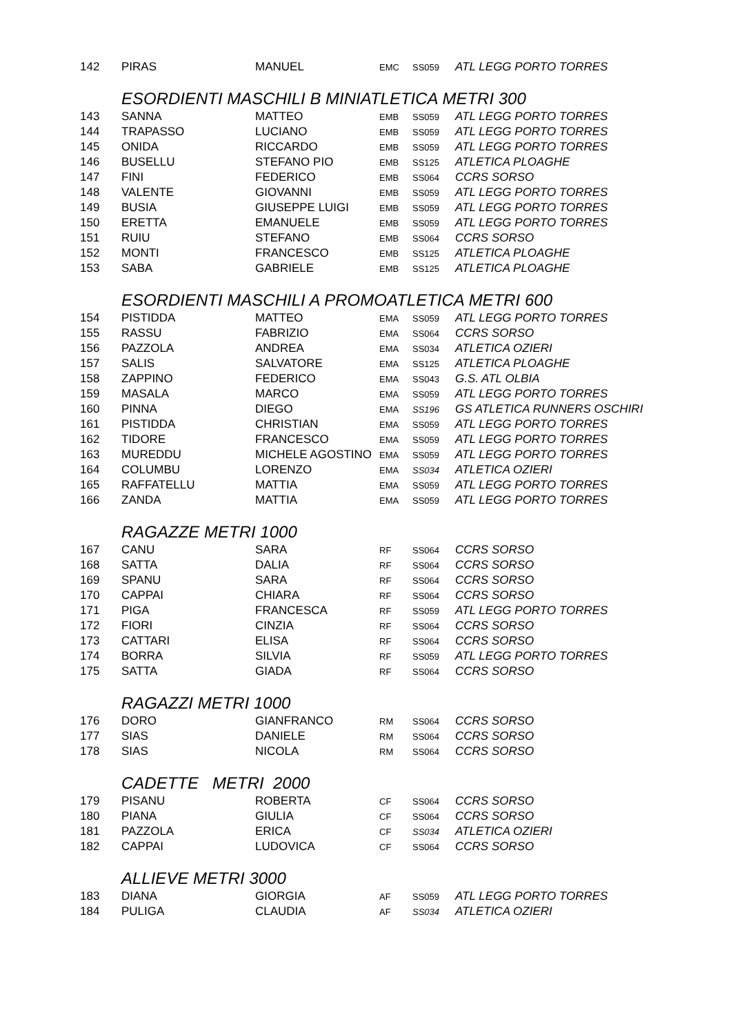| 142 | PIRAS | MANUEL | EMC | SS059 | ATL LEGG PORTO TORRES |
| | ESORDIENTI MASCHILI B MINIATLETICA METRI 300 | | | | |
| 143 | SANNA | MATTEO | EMB | SS059 | ATL LEGG PORTO TORRES |
| 144 | TRAPASSO | LUCIANO | EMB | SS059 | ATL LEGG PORTO TORRES |
| 145 | ONIDA | RICCARDO | EMB | SS059 | ATL LEGG PORTO TORRES |
| 146 | BUSELLU | STEFANO PIO | EMB | SS125 | ATLETICA PLOAGHE |
| 147 | FINI | FEDERICO | EMB | SS064 | CCRS SORSO |
| 148 | VALENTE | GIOVANNI | EMB | SS059 | ATL LEGG PORTO TORRES |
| 149 | BUSIA | GIUSEPPE LUIGI | EMB | SS059 | ATL LEGG PORTO TORRES |
| 150 | ERETTA | EMANUELE | EMB | SS059 | ATL LEGG PORTO TORRES |
| 151 | RUIU | STEFANO | EMB | SS064 | CCRS SORSO |
| 152 | MONTI | FRANCESCO | EMB | SS125 | ATLETICA PLOAGHE |
| 153 | SABA | GABRIELE | EMB | SS125 | ATLETICA PLOAGHE |
| | ESORDIENTI MASCHILI A PROMOATLETICA METRI 600 | | | | |
| 154 | PISTIDDA | MATTEO | EMA | SS059 | ATL LEGG PORTO TORRES |
| 155 | RASSU | FABRIZIO | EMA | SS064 | CCRS SORSO |
| 156 | PAZZOLA | ANDREA | EMA | SS034 | ATLETICA OZIERI |
| 157 | SALIS | SALVATORE | EMA | SS125 | ATLETICA PLOAGHE |
| 158 | ZAPPINO | FEDERICO | EMA | SS043 | G.S. ATL OLBIA |
| 159 | MASALA | MARCO | EMA | SS059 | ATL LEGG PORTO TORRES |
| 160 | PINNA | DIEGO | EMA | SS196 | GS ATLETICA RUNNERS OSCHIRI |
| 161 | PISTIDDA | CHRISTIAN | EMA | SS059 | ATL LEGG PORTO TORRES |
| 162 | TIDORE | FRANCESCO | EMA | SS059 | ATL LEGG PORTO TORRES |
| 163 | MUREDDU | MICHELE AGOSTINO | EMA | SS059 | ATL LEGG PORTO TORRES |
| 164 | COLUMBU | LORENZO | EMA | SS034 | ATLETICA OZIERI |
| 165 | RAFFATELLU | MATTIA | EMA | SS059 | ATL LEGG PORTO TORRES |
| 166 | ZANDA | MATTIA | EMA | SS059 | ATL LEGG PORTO TORRES |
| | RAGAZZE METRI 1000 | | | | |
| 167 | CANU | SARA | RF | SS064 | CCRS SORSO |
| 168 | SATTA | DALIA | RF | SS064 | CCRS SORSO |
| 169 | SPANU | SARA | RF | SS064 | CCRS SORSO |
| 170 | CAPPAI | CHIARA | RF | SS064 | CCRS SORSO |
| 171 | PIGA | FRANCESCA | RF | SS059 | ATL LEGG PORTO TORRES |
| 172 | FIORI | CINZIA | RF | SS064 | CCRS SORSO |
| 173 | CATTARI | ELISA | RF | SS064 | CCRS SORSO |
| 174 | BORRA | SILVIA | RF | SS059 | ATL LEGG PORTO TORRES |
| 175 | SATTA | GIADA | RF | SS064 | CCRS SORSO |
| | RAGAZZI METRI 1000 | | | | |
| 176 | DORO | GIANFRANCO | RM | SS064 | CCRS SORSO |
| 177 | SIAS | DANIELE | RM | SS064 | CCRS SORSO |
| 178 | SIAS | NICOLA | RM | SS064 | CCRS SORSO |
| | CADETTE METRI 2000 | | | | |
| 179 | PISANU | ROBERTA | CF | SS064 | CCRS SORSO |
| 180 | PIANA | GIULIA | CF | SS064 | CCRS SORSO |
| 181 | PAZZOLA | ERICA | CF | SS034 | ATLETICA OZIERI |
| 182 | CAPPAI | LUDOVICA | CF | SS064 | CCRS SORSO |
| | ALLIEVE METRI 3000 | | | | |
| 183 | DIANA | GIORGIA | AF | SS059 | ATL LEGG PORTO TORRES |
| 184 | PULIGA | CLAUDIA | AF | SS034 | ATLETICA OZIERI |